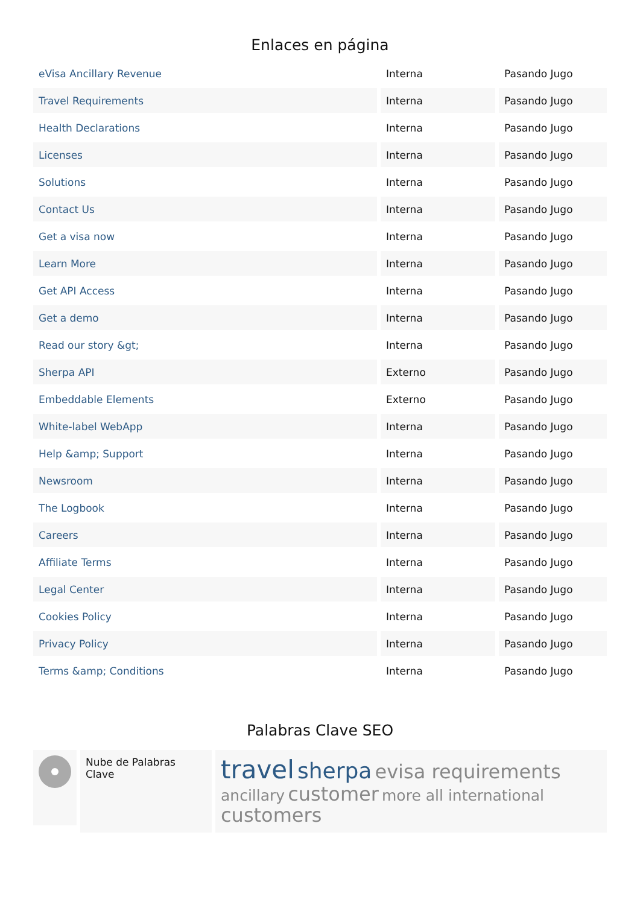Enlaces en página
| eVisa Ancillary Revenue | Interna | Pasando Jugo |
| Travel Requirements | Interna | Pasando Jugo |
| Health Declarations | Interna | Pasando Jugo |
| Licenses | Interna | Pasando Jugo |
| Solutions | Interna | Pasando Jugo |
| Contact Us | Interna | Pasando Jugo |
| Get a visa now | Interna | Pasando Jugo |
| Learn More | Interna | Pasando Jugo |
| Get API Access | Interna | Pasando Jugo |
| Get a demo | Interna | Pasando Jugo |
| Read our story &gt; | Interna | Pasando Jugo |
| Sherpa API | Externo | Pasando Jugo |
| Embeddable Elements | Externo | Pasando Jugo |
| White-label WebApp | Interna | Pasando Jugo |
| Help &amp; Support | Interna | Pasando Jugo |
| Newsroom | Interna | Pasando Jugo |
| The Logbook | Interna | Pasando Jugo |
| Careers | Interna | Pasando Jugo |
| Affiliate Terms | Interna | Pasando Jugo |
| Legal Center | Interna | Pasando Jugo |
| Cookies Policy | Interna | Pasando Jugo |
| Privacy Policy | Interna | Pasando Jugo |
| Terms &amp; Conditions | Interna | Pasando Jugo |
Palabras Clave SEO
Nube de Palabras Clave
travel sherpa evisa requirements
ancillary customer more all international
customers